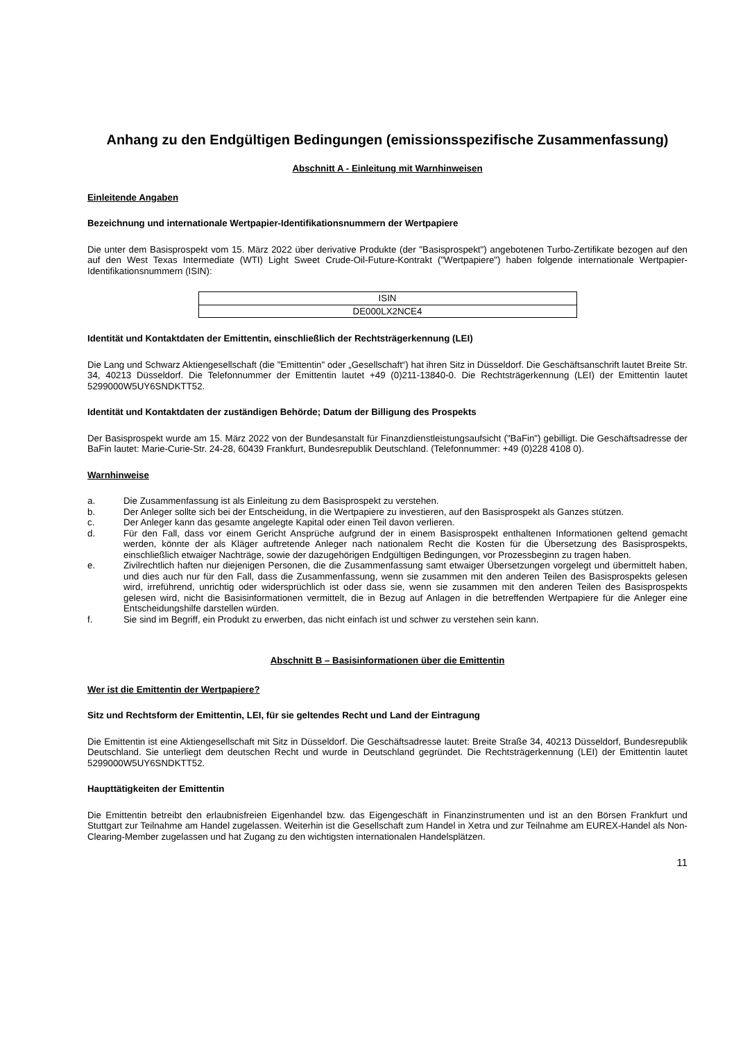Anhang zu den Endgültigen Bedingungen (emissionsspezifische Zusammenfassung)
Abschnitt A - Einleitung mit Warnhinweisen
Einleitende Angaben
Bezeichnung und internationale Wertpapier-Identifikationsnummern der Wertpapiere
Die unter dem Basisprospekt vom 15. März 2022 über derivative Produkte (der "Basisprospekt") angebotenen Turbo-Zertifikate bezogen auf den auf den West Texas Intermediate (WTI) Light Sweet Crude-Oil-Future-Kontrakt ("Wertpapiere") haben folgende internationale Wertpapier-Identifikationsnummern (ISIN):
| ISIN |
| --- |
| DE000LX2NCE4 |
Identität und Kontaktdaten der Emittentin, einschließlich der Rechtsträgerkennung (LEI)
Die Lang und Schwarz Aktiengesellschaft (die "Emittentin" oder „Gesellschaft“) hat ihren Sitz in Düsseldorf. Die Geschäftsanschrift lautet Breite Str. 34, 40213 Düsseldorf. Die Telefonnummer der Emittentin lautet +49 (0)211-13840-0. Die Rechtsträgerkennung (LEI) der Emittentin lautet 5299000W5UY6SNDKTT52.
Identität und Kontaktdaten der zuständigen Behörde; Datum der Billigung des Prospekts
Der Basisprospekt wurde am 15. März 2022 von der Bundesanstalt für Finanzdienstleistungsaufsicht ("BaFin") gebilligt. Die Geschäftsadresse der BaFin lautet: Marie-Curie-Str. 24-28, 60439 Frankfurt, Bundesrepublik Deutschland. (Telefonnummer: +49 (0)228 4108 0).
Warnhinweise
a. Die Zusammenfassung ist als Einleitung zu dem Basisprospekt zu verstehen.
b. Der Anleger sollte sich bei der Entscheidung, in die Wertpapiere zu investieren, auf den Basisprospekt als Ganzes stützen.
c. Der Anleger kann das gesamte angelegte Kapital oder einen Teil davon verlieren.
d. Für den Fall, dass vor einem Gericht Ansprüche aufgrund der in einem Basisprospekt enthaltenen Informationen geltend gemacht werden, könnte der als Kläger auftretende Anleger nach nationalem Recht die Kosten für die Übersetzung des Basisprospekts, einschließlich etwaiger Nachträge, sowie der dazugehörigen Endgültigen Bedingungen, vor Prozessbeginn zu tragen haben.
e. Zivilrechtlich haften nur diejenigen Personen, die die Zusammenfassung samt etwaiger Übersetzungen vorgelegt und übermittelt haben, und dies auch nur für den Fall, dass die Zusammenfassung, wenn sie zusammen mit den anderen Teilen des Basisprospekts gelesen wird, irreführend, unrichtig oder widersprüchlich ist oder dass sie, wenn sie zusammen mit den anderen Teilen des Basisprospekts gelesen wird, nicht die Basisinformationen vermittelt, die in Bezug auf Anlagen in die betreffenden Wertpapiere für die Anleger eine Entscheidungshilfe darstellen würden.
f. Sie sind im Begriff, ein Produkt zu erwerben, das nicht einfach ist und schwer zu verstehen sein kann.
Abschnitt B – Basisinformationen über die Emittentin
Wer ist die Emittentin der Wertpapiere?
Sitz und Rechtsform der Emittentin, LEI, für sie geltendes Recht und Land der Eintragung
Die Emittentin ist eine Aktiengesellschaft mit Sitz in Düsseldorf. Die Geschäftsadresse lautet: Breite Straße 34, 40213 Düsseldorf, Bundesrepublik Deutschland. Sie unterliegt dem deutschen Recht und wurde in Deutschland gegründet. Die Rechtsträgerkennung (LEI) der Emittentin lautet 5299000W5UY6SNDKTT52.
Haupttätigkeiten der Emittentin
Die Emittentin betreibt den erlaubnisfreien Eigenhandel bzw. das Eigengeschäft in Finanzinstrumenten und ist an den Börsen Frankfurt und Stuttgart zur Teilnahme am Handel zugelassen. Weiterhin ist die Gesellschaft zum Handel in Xetra und zur Teilnahme am EUREX-Handel als Non-Clearing-Member zugelassen und hat Zugang zu den wichtigsten internationalen Handelsplätzen.
11